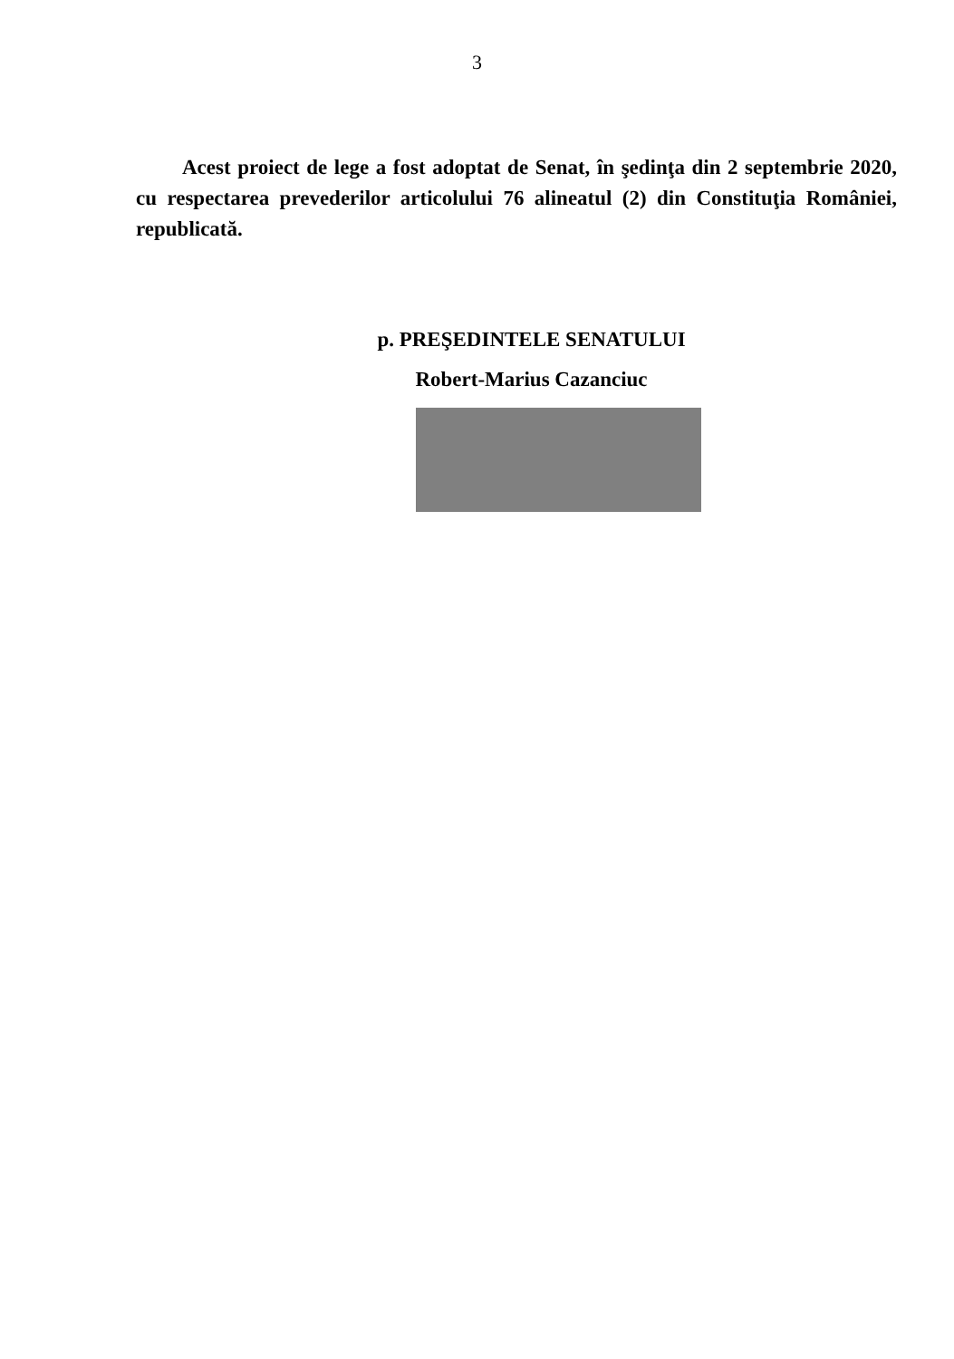3
Acest proiect de lege a fost adoptat de Senat, în şedinţa din 2 septembrie 2020, cu respectarea prevederilor articolului 76 alineatul (2) din Constituţia României, republicată.
p. PREŞEDINTELE SENATULUI
Robert-Marius Cazanciuc